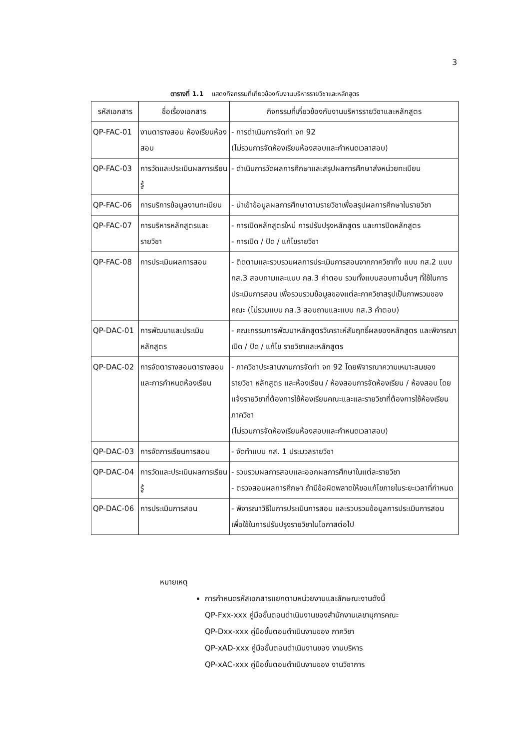3
ตารางที่ 1.1 แสดงกิจกรรมที่เกี่ยวข้องกับงานบริหารรายวิชาและหลักสูตร
| รหัสเอกสาร | ชื่อเรื่องเอกสาร | กิจกรรมที่เกี่ยวข้องกับงานบริหารรายวิชาและหลักสูตร |
| --- | --- | --- |
| QP-FAC-01 | งานตารางสอน ห้องเรียนห้องสอบ | - การดำเนินการจัดทำ จท 92 (ไม่รวมการจัดห้องเรียนห้องสอบและกำหนดเวลาสอบ) |
| QP-FAC-03 | การวัดและประเมินผลการเรียนรู้ | - ดำเนินการวัดผลการศึกษาและสรุปผลการศึกษาส่งหน่วยทะเบียน |
| QP-FAC-06 | การบริการข้อมูลงานทะเบียน | - นำเข้าข้อมูลผลการศึกษาตามรายวิชาเพื่อสรุปผลการศึกษาในรายวิชา |
| QP-FAC-07 | การบริหารหลักสูตรและรายวิชา | - การเปิดหลักสูตรใหม่ การปรับปรุงหลักสูตร และการปิดหลักสูตร - การเปิด / ปิด / แก้ไขรายวิชา |
| QP-FAC-08 | การประเมินผลการสอน | - ติดตามและรวบรวมผลการประเมินการสอนจากภาควิชาทั้ง แบบ กส.2 แบบ กส.3 สอบถามและแบบ กส.3 คำตอบ รวมทั้งแบบสอบถามอื่นๆ ที่ใช้ในการประเมินการสอน เพื่อรวบรวมข้อมูลของแต่ละภาควิชาสรุปเป็นภาพรวมของคณะ (ไม่รวมแบบ กส.3 สอบถามและแบบ กส.3 คำตอบ) |
| QP-DAC-01 | การพัฒนาและประเมินหลักสูตร | - คณะกรรมการพัฒนาหลักสูตรวิเคราะห์สัมฤทธิ์ผลของหลักสูตร และพิจารณา เปิด / ปิด / แก้ไข รายวิชาและหลักสูตร |
| QP-DAC-02 | การจัดตารางสอนตารางสอบและการกำหนดห้องเรียน | - ภาควิชาประสานงานการจัดทำ จท 92 โดยพิจารณาความเหมาะสมของรายวิชา หลักสูตร และห้องเรียน / ห้องสอบการจัดห้องเรียน / ห้องสอบ โดยแจ้งรายวิชาที่ต้องการใช้ห้องเรียนคณะและและรายวิชาที่ต้องการใช้ห้องเรียนภาควิชา (ไม่รวมการจัดห้องเรียนห้องสอบและกำหนดเวลาสอบ) |
| QP-DAC-03 | การจัดการเรียนการสอน | - จัดทำแบบ กส. 1 ประมวลรายวิชา |
| QP-DAC-04 | การวัดและประเมินผลการเรียนรู้ | - รวบรวมผลการสอบและออกผลการศึกษาในแต่ละรายวิชา - ตรวจสอบผลการศึกษา ถ้ามีข้อผิดพลาดให้ขอแก้ไขภายในระยะเวลาที่กำหนด |
| QP-DAC-06 | การประเมินการสอน | - พิจารณาวิธีในการประเมินการสอน และรวบรวมข้อมูลการประเมินการสอน เพื่อใช้ในการปรับปรุงรายวิชาในโอกาสต่อไป |
หมายเหตุ
การกำหนดรหัสเอกสารแยกตามหน่วยงานและลักษณะงานดังนี้
QP-Fxx-xxx คู่มือขั้นตอนดำเนินงานของสำนักงานเลขานุการคณะ
QP-Dxx-xxx คู่มือขั้นตอนดำเนินงานของ ภาควิชา
QP-xAD-xxx คู่มือขั้นตอนดำเนินงานของ งานบริหาร
QP-xAC-xxx คู่มือขั้นตอนดำเนินงานของ งานวิชาการ